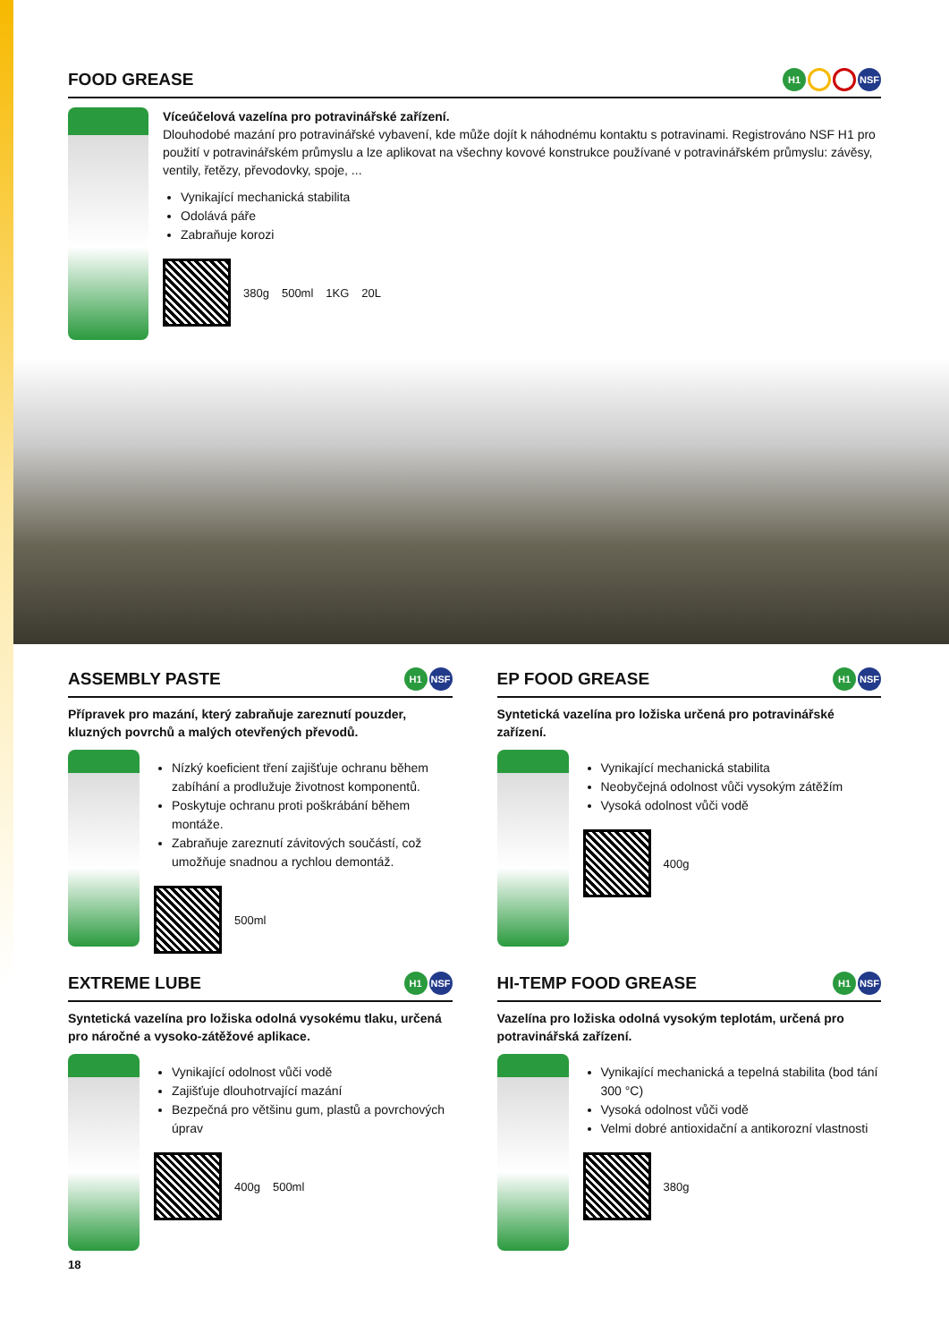FOOD GREASE H1 NSF
Víceúčelová vazelína pro potravinářské zařízení.
Dlouhodobé mazání pro potravinářské vybavení, kde může dojít k náhodnému kontaktu s potravinami. Registrováno NSF H1 pro použití v potravinářském průmyslu a lze aplikovat na všechny kovové konstrukce používané v potravinářském průmyslu: závěsy, ventily, řetězy, převodovky, spoje, ...
Vynikající mechanická stabilita
Odolává páře
Zabraňuje korozi
380g 500ml 1KG 20L
ASSEMBLY PASTE H1 NSF
Přípravek pro mazání, který zabraňuje zareznutí pouzder, kluzných povrchů a malých otevřených převodů.
Nízký koeficient tření zajišťuje ochranu během zabíhání a prodlužuje životnost komponentů.
Poskytuje ochranu proti poškrábání během montáže.
Zabraňuje zareznutí závitových součástí, což umožňuje snadnou a rychlou demontáž.
500ml
EP FOOD GREASE H1 NSF
Syntetická vazelína pro ložiska určená pro potravinářské zařízení.
Vynikající mechanická stabilita
Neobyčejná odolnost vůči vysokým zátěžím
Vysoká odolnost vůči vodě
400g
EXTREME LUBE H1 NSF
Syntetická vazelína pro ložiska odolná vysokému tlaku, určená pro náročné a vysoko-zátěžové aplikace.
Vynikající odolnost vůči vodě
Zajišťuje dlouhotrvající mazání
Bezpečná pro většinu gum, plastů a povrchových úprav
400g 500ml
HI-TEMP FOOD GREASE H1 NSF
Vazelína pro ložiska odolná vysokým teplotám, určená pro potravinářská zařízení.
Vynikající mechanická a tepelná stabilita (bod tání 300 °C)
Vysoká odolnost vůči vodě
Velmi dobré antioxidační a antikorozní vlastnosti
380g
18